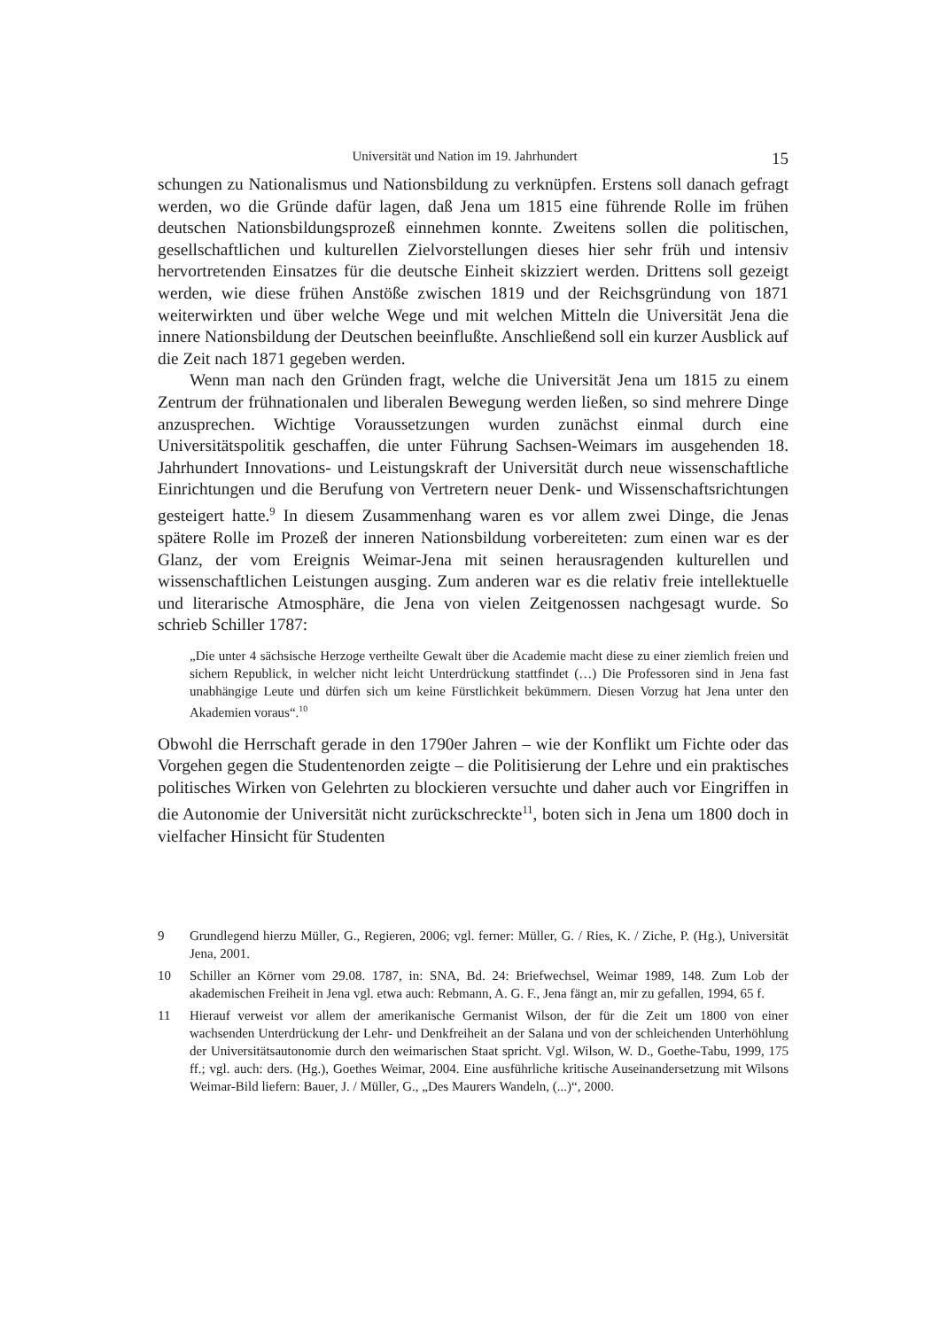Universität und Nation im 19. Jahrhundert 15
schungen zu Nationalismus und Nationsbildung zu verknüpfen. Erstens soll danach gefragt werden, wo die Gründe dafür lagen, daß Jena um 1815 eine führende Rolle im frühen deutschen Nationsbildungsprozeß einnehmen konnte. Zweitens sollen die politischen, gesellschaftlichen und kulturellen Zielvorstellungen dieses hier sehr früh und intensiv hervortretenden Einsatzes für die deutsche Einheit skizziert werden. Drittens soll gezeigt werden, wie diese frühen Anstöße zwischen 1819 und der Reichsgründung von 1871 weiterwirkten und über welche Wege und mit welchen Mitteln die Universität Jena die innere Nationsbildung der Deutschen beeinflußte. Anschließend soll ein kurzer Ausblick auf die Zeit nach 1871 gegeben werden.
Wenn man nach den Gründen fragt, welche die Universität Jena um 1815 zu einem Zentrum der frühnationalen und liberalen Bewegung werden ließen, so sind mehrere Dinge anzusprechen. Wichtige Voraussetzungen wurden zunächst einmal durch eine Universitätspolitik geschaffen, die unter Führung Sachsen-Weimars im ausgehenden 18. Jahrhundert Innovations- und Leistungskraft der Universität durch neue wissenschaftliche Einrichtungen und die Berufung von Vertretern neuer Denk- und Wissenschaftsrichtungen gesteigert hatte.<sup>9</sup> In diesem Zusammenhang waren es vor allem zwei Dinge, die Jenas spätere Rolle im Prozeß der inneren Nationsbildung vorbereiteten: zum einen war es der Glanz, der vom Ereignis Weimar-Jena mit seinen herausragenden kulturellen und wissenschaftlichen Leistungen ausging. Zum anderen war es die relativ freie intellektuelle und literarische Atmosphäre, die Jena von vielen Zeitgenossen nachgesagt wurde. So schrieb Schiller 1787:
„Die unter 4 sächsische Herzoge vertheilte Gewalt über die Academie macht diese zu einer ziemlich freien und sichern Republick, in welcher nicht leicht Unterdrückung stattfindet (…) Die Professoren sind in Jena fast unabhängige Leute und dürfen sich um keine Fürstlichkeit bekümmern. Diesen Vorzug hat Jena unter den Akademien voraus“.<sup>10</sup>
Obwohl die Herrschaft gerade in den 1790er Jahren – wie der Konflikt um Fichte oder das Vorgehen gegen die Studentenorden zeigte – die Politisierung der Lehre und ein praktisches politisches Wirken von Gelehrten zu blockieren versuchte und daher auch vor Eingriffen in die Autonomie der Universität nicht zurückschreckte<sup>11</sup>, boten sich in Jena um 1800 doch in vielfacher Hinsicht für Studenten
9 Grundlegend hierzu Müller, G., Regieren, 2006; vgl. ferner: Müller, G. / Ries, K. / Ziche, P. (Hg.), Universität Jena, 2001.
10 Schiller an Körner vom 29.08. 1787, in: SNA, Bd. 24: Briefwechsel, Weimar 1989, 148. Zum Lob der akademischen Freiheit in Jena vgl. etwa auch: Rebmann, A. G. F., Jena fängt an, mir zu gefallen, 1994, 65 f.
11 Hierauf verweist vor allem der amerikanische Germanist Wilson, der für die Zeit um 1800 von einer wachsenden Unterdrückung der Lehr- und Denkfreiheit an der Salana und von der schleichenden Unterhöhlung der Universitätsautonomie durch den weimarischen Staat spricht. Vgl. Wilson, W. D., Goethe-Tabu, 1999, 175 ff.; vgl. auch: ders. (Hg.), Goethes Weimar, 2004. Eine ausführliche kritische Auseinandersetzung mit Wilsons Weimar-Bild liefern: Bauer, J. / Müller, G., „Des Maurers Wandeln, (...)“, 2000.